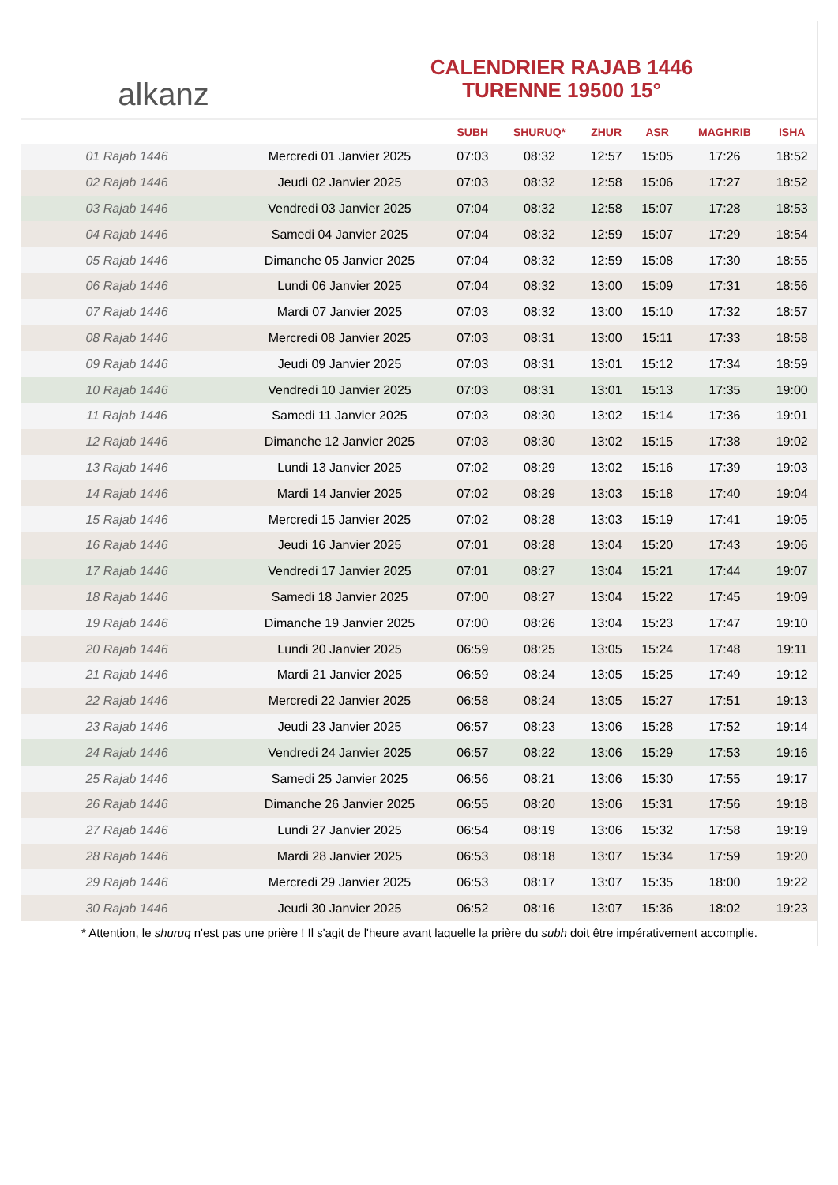alkanz
CALENDRIER RAJAB 1446
TURENNE 19500 15°
| | | SUBH | SHURUQ* | ZHUR | ASR | MAGHRIB | ISHA |
| --- | --- | --- | --- | --- | --- | --- | --- |
| 01 Rajab 1446 | Mercredi 01 Janvier 2025 | 07:03 | 08:32 | 12:57 | 15:05 | 17:26 | 18:52 |
| 02 Rajab 1446 | Jeudi 02 Janvier 2025 | 07:03 | 08:32 | 12:58 | 15:06 | 17:27 | 18:52 |
| 03 Rajab 1446 | Vendredi 03 Janvier 2025 | 07:04 | 08:32 | 12:58 | 15:07 | 17:28 | 18:53 |
| 04 Rajab 1446 | Samedi 04 Janvier 2025 | 07:04 | 08:32 | 12:59 | 15:07 | 17:29 | 18:54 |
| 05 Rajab 1446 | Dimanche 05 Janvier 2025 | 07:04 | 08:32 | 12:59 | 15:08 | 17:30 | 18:55 |
| 06 Rajab 1446 | Lundi 06 Janvier 2025 | 07:04 | 08:32 | 13:00 | 15:09 | 17:31 | 18:56 |
| 07 Rajab 1446 | Mardi 07 Janvier 2025 | 07:03 | 08:32 | 13:00 | 15:10 | 17:32 | 18:57 |
| 08 Rajab 1446 | Mercredi 08 Janvier 2025 | 07:03 | 08:31 | 13:00 | 15:11 | 17:33 | 18:58 |
| 09 Rajab 1446 | Jeudi 09 Janvier 2025 | 07:03 | 08:31 | 13:01 | 15:12 | 17:34 | 18:59 |
| 10 Rajab 1446 | Vendredi 10 Janvier 2025 | 07:03 | 08:31 | 13:01 | 15:13 | 17:35 | 19:00 |
| 11 Rajab 1446 | Samedi 11 Janvier 2025 | 07:03 | 08:30 | 13:02 | 15:14 | 17:36 | 19:01 |
| 12 Rajab 1446 | Dimanche 12 Janvier 2025 | 07:03 | 08:30 | 13:02 | 15:15 | 17:38 | 19:02 |
| 13 Rajab 1446 | Lundi 13 Janvier 2025 | 07:02 | 08:29 | 13:02 | 15:16 | 17:39 | 19:03 |
| 14 Rajab 1446 | Mardi 14 Janvier 2025 | 07:02 | 08:29 | 13:03 | 15:18 | 17:40 | 19:04 |
| 15 Rajab 1446 | Mercredi 15 Janvier 2025 | 07:02 | 08:28 | 13:03 | 15:19 | 17:41 | 19:05 |
| 16 Rajab 1446 | Jeudi 16 Janvier 2025 | 07:01 | 08:28 | 13:04 | 15:20 | 17:43 | 19:06 |
| 17 Rajab 1446 | Vendredi 17 Janvier 2025 | 07:01 | 08:27 | 13:04 | 15:21 | 17:44 | 19:07 |
| 18 Rajab 1446 | Samedi 18 Janvier 2025 | 07:00 | 08:27 | 13:04 | 15:22 | 17:45 | 19:09 |
| 19 Rajab 1446 | Dimanche 19 Janvier 2025 | 07:00 | 08:26 | 13:04 | 15:23 | 17:47 | 19:10 |
| 20 Rajab 1446 | Lundi 20 Janvier 2025 | 06:59 | 08:25 | 13:05 | 15:24 | 17:48 | 19:11 |
| 21 Rajab 1446 | Mardi 21 Janvier 2025 | 06:59 | 08:24 | 13:05 | 15:25 | 17:49 | 19:12 |
| 22 Rajab 1446 | Mercredi 22 Janvier 2025 | 06:58 | 08:24 | 13:05 | 15:27 | 17:51 | 19:13 |
| 23 Rajab 1446 | Jeudi 23 Janvier 2025 | 06:57 | 08:23 | 13:06 | 15:28 | 17:52 | 19:14 |
| 24 Rajab 1446 | Vendredi 24 Janvier 2025 | 06:57 | 08:22 | 13:06 | 15:29 | 17:53 | 19:16 |
| 25 Rajab 1446 | Samedi 25 Janvier 2025 | 06:56 | 08:21 | 13:06 | 15:30 | 17:55 | 19:17 |
| 26 Rajab 1446 | Dimanche 26 Janvier 2025 | 06:55 | 08:20 | 13:06 | 15:31 | 17:56 | 19:18 |
| 27 Rajab 1446 | Lundi 27 Janvier 2025 | 06:54 | 08:19 | 13:06 | 15:32 | 17:58 | 19:19 |
| 28 Rajab 1446 | Mardi 28 Janvier 2025 | 06:53 | 08:18 | 13:07 | 15:34 | 17:59 | 19:20 |
| 29 Rajab 1446 | Mercredi 29 Janvier 2025 | 06:53 | 08:17 | 13:07 | 15:35 | 18:00 | 19:22 |
| 30 Rajab 1446 | Jeudi 30 Janvier 2025 | 06:52 | 08:16 | 13:07 | 15:36 | 18:02 | 19:23 |
* Attention, le shuruq n'est pas une prière ! Il s'agit de l'heure avant laquelle la prière du subh doit être impérativement accomplie.